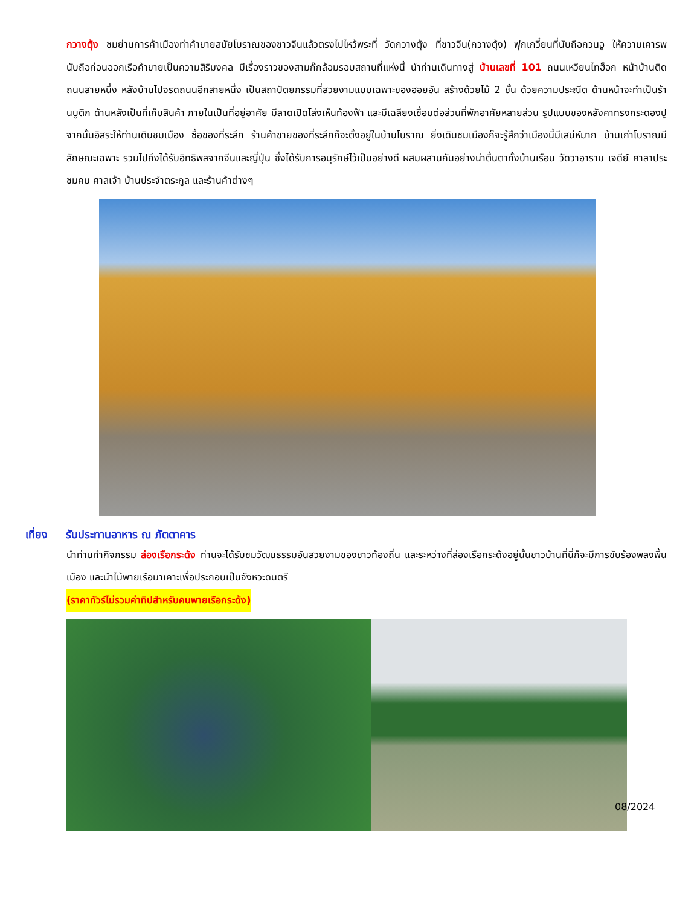กวางตุ้ง ชมย่านการค้าเมืองท่าค้าขายสมัยโบราณของชาวจีนแล้วตรงไปไหว้พระที่ วัดกวางตุ้ง ที่ชาวจีน(กวางตุ้ง) ฟุกเกวี๋ยนที่นับถือกวนอู ให้ความเคารพนับถือก่อนออกเรือค้าขายเป็นความสิริมงคล มีเรื่องราวของสามก๊กล้อมรอบสถานที่แห่งนี้ นำท่านเดินทางสู่ บ้านเลขที่ 101 ถนนเหวียนไทฮ็อก หน้าบ้านติดถนนสายหนึ่ง หลังบ้านไปจรดถนนอีกสายหนึ่ง เป็นสถาปัตยกรรมที่สวยงามแบบเฉพาะของฮอยอัน สร้างด้วยไม้ 2 ชั้น ด้วยความประณีต ด้านหน้าจะทำเป็นร้านบูติก ด้านหลังเป็นที่เก็บสินค้า ภายในเป็นที่อยู่อาศัย มีลาดเปิดโล่งเห็นท้องฟ้า และมีเฉลียงเชื่อมต่อส่วนที่พักอาศัยหลายส่วน รูปแบบของหลังคาทรงกระดองปู จากนั้นอิสระให้ท่านเดินชมเมือง ซื้อของที่ระลึก ร้านค้าขายของที่ระลึกก็จะตั้งอยู่ในบ้านโบราณ ยิ่งเดินชมเมืองก็จะรู้สึกว่าเมืองนี้มีเสน่ห์มาก บ้านเก่าโบราณมีลักษณะเฉพาะ รวมไปถึงได้รับอิทธิพลจากจีนและญี่ปุ่น ซึ่งได้รับการอนุรักษ์ไว้เป็นอย่างดี ผสมผสานกันอย่างน่าตื่นตาทั้งบ้านเรือน วัดวาอาราม เจดีย์ ศาลาประชมคม ศาลเจ้า บ้านประจำตระกูล และร้านค้าต่างๆ
เที่ยง รับประทานอาหาร ณ ภัตตาคาร
นำท่านทำกิจกรรม ล่องเรือกระด้ง ท่านจะได้รับชมวัฒนธรรมอันสวยงามของชาวท้องถิ่น และระหว่างที่ล่องเรือกระด้งอยู่นั้นชาวบ้านที่นี่ก็จะมีการขับร้องพลงพื้นเมือง และนำไม้พายเรือมาเคาะเพื่อประกอบเป็นจังหวะดนตรี
(ราคาทัวร์ไม่รวมค่าทิปสำหรับคนพายเรือกระด้ง)
08/2024